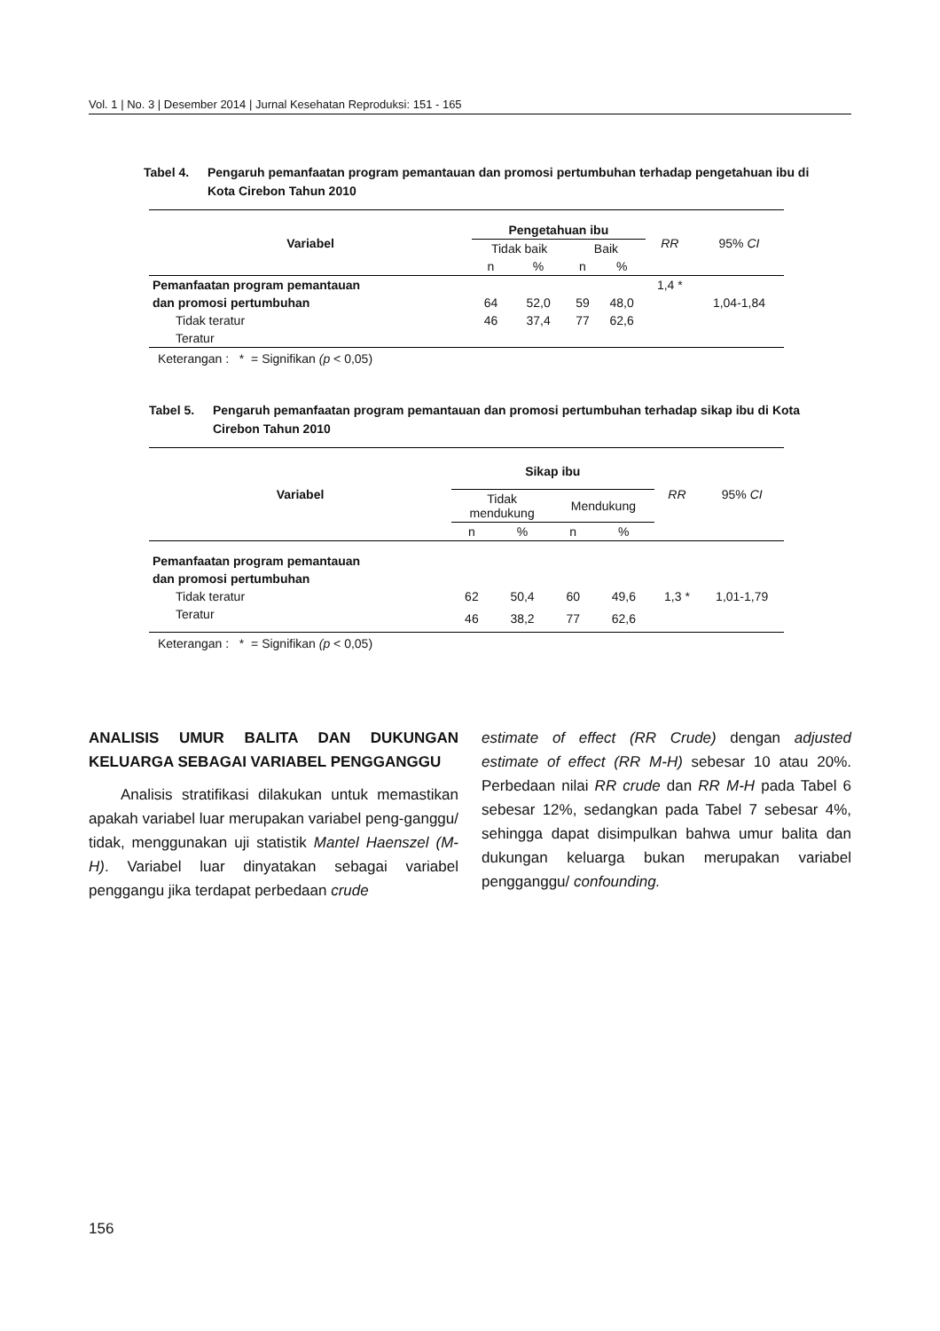Vol. 1 | No. 3 | Desember 2014 | Jurnal Kesehatan Reproduksi: 151 - 165
Tabel 4. Pengaruh pemanfaatan program pemantauan dan promosi pertumbuhan terhadap pengetahuan ibu di Kota Cirebon Tahun 2010
| Variabel | Pengetahuan ibu | | | | RR | 95% CI |
| --- | --- | --- | --- | --- | --- | --- |
| | Tidak baik | | Baik | | | |
| | n | % | n | % | | |
| Pemanfaatan program pemantauan | | | | | 1,4 * | |
| dan promosi pertumbuhan | 64 | 52,0 | 59 | 48,0 | | 1,04-1,84 |
| Tidak teratur | 46 | 37,4 | 77 | 62,6 | | |
| Teratur | | | | | | |
Keterangan : * = Signifikan (p < 0,05)
Tabel 5. Pengaruh pemanfaatan program pemantauan dan promosi pertumbuhan terhadap sikap ibu di Kota Cirebon Tahun 2010
| Variabel | Sikap ibu | | | | RR | 95% CI |
| --- | --- | --- | --- | --- | --- | --- |
| | Tidak mendukung | | Mendukung | | | |
| | n | % | n | % | | |
| Pemanfaatan program pemantauan | | | | | | |
| dan promosi pertumbuhan | | | | | | |
| Tidak teratur | 62 | 50,4 | 60 | 49,6 | 1,3 * | 1,01-1,79 |
| Teratur | 46 | 38,2 | 77 | 62,6 | | |
Keterangan : * = Signifikan (p < 0,05)
ANALISIS UMUR BALITA DAN DUKUNGAN KELUARGA SEBAGAI VARIABEL PENGGANGGU
Analisis stratifikasi dilakukan untuk memastikan apakah variabel luar merupakan variabel peng-ganggu/ tidak, menggunakan uji statistik Mantel Haenszel (M-H). Variabel luar dinyatakan sebagai variabel penggangu jika terdapat perbedaan crude
estimate of effect (RR Crude) dengan adjusted estimate of effect (RR M-H) sebesar 10 atau 20%. Perbedaan nilai RR crude dan RR M-H pada Tabel 6 sebesar 12%, sedangkan pada Tabel 7 sebesar 4%, sehingga dapat disimpulkan bahwa umur balita dan dukungan keluarga bukan merupakan variabel pengganggu/ confounding.
156